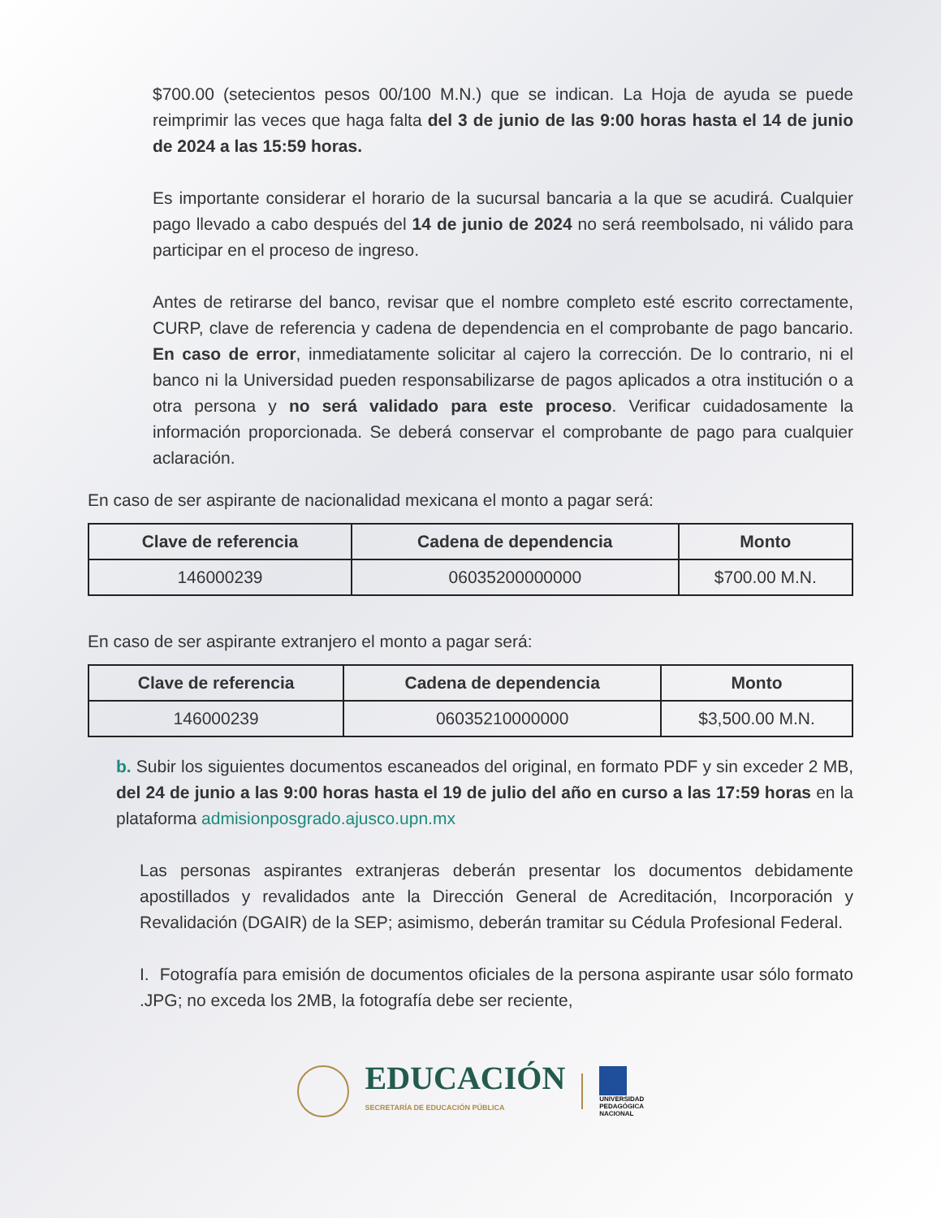$700.00 (setecientos pesos 00/100 M.N.) que se indican. La Hoja de ayuda se puede reimprimir las veces que haga falta del 3 de junio de las 9:00 horas hasta el 14 de junio de 2024 a las 15:59 horas.
Es importante considerar el horario de la sucursal bancaria a la que se acudirá. Cualquier pago llevado a cabo después del 14 de junio de 2024 no será reembolsado, ni válido para participar en el proceso de ingreso.
Antes de retirarse del banco, revisar que el nombre completo esté escrito correctamente, CURP, clave de referencia y cadena de dependencia en el comprobante de pago bancario. En caso de error, inmediatamente solicitar al cajero la corrección. De lo contrario, ni el banco ni la Universidad pueden responsabilizarse de pagos aplicados a otra institución o a otra persona y no será validado para este proceso. Verificar cuidadosamente la información proporcionada. Se deberá conservar el comprobante de pago para cualquier aclaración.
En caso de ser aspirante de nacionalidad mexicana el monto a pagar será:
| Clave de referencia | Cadena de dependencia | Monto |
| --- | --- | --- |
| 146000239 | 06035200000000 | $700.00 M.N. |
En caso de ser aspirante extranjero el monto a pagar será:
| Clave de referencia | Cadena de dependencia | Monto |
| --- | --- | --- |
| 146000239 | 06035210000000 | $3,500.00 M.N. |
b. Subir los siguientes documentos escaneados del original, en formato PDF y sin exceder 2 MB, del 24 de junio a las 9:00 horas hasta el 19 de julio del año en curso a las 17:59 horas en la plataforma admisionposgrado.ajusco.upn.mx
Las personas aspirantes extranjeras deberán presentar los documentos debidamente apostillados y revalidados ante la Dirección General de Acreditación, Incorporación y Revalidación (DGAIR) de la SEP; asimismo, deberán tramitar su Cédula Profesional Federal.
I. Fotografía para emisión de documentos oficiales de la persona aspirante usar sólo formato .JPG; no exceda los 2MB, la fotografía debe ser reciente,
EDUCACIÓN
SECRETARÍA DE EDUCACIÓN PÚBLICA
UNIVERSIDAD
PEDAGÓGICA
NACIONAL